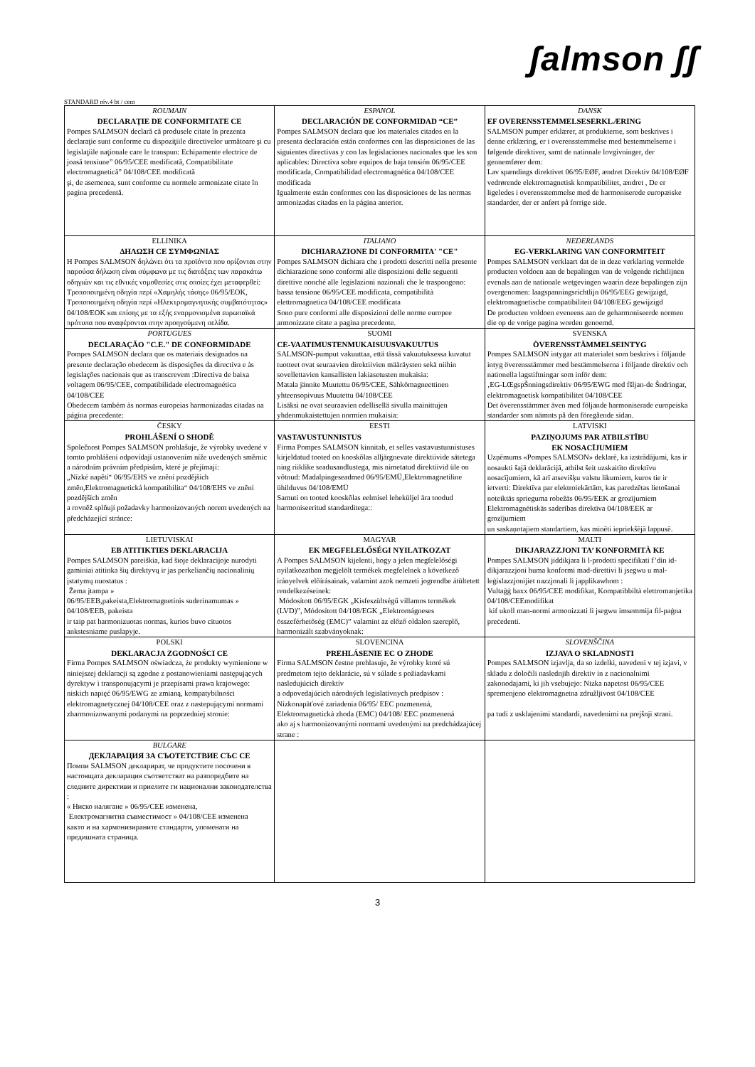ʃalmson ʃʃ
STANDARD rév.4 bt / cem
| ROUMAIN DECLARAŢIE DE CONFORMITATE CE Pompes SALMSON declară că produsele citate în prezenta declaraţie sunt conforme cu dispoziţiile directivelor următoare şi cu legislaţiile naţionale care le transpun: Echipamente electrice de joasă tensiune” 06/95/CEE modificată, Compatibilitate electromagnetică” 04/108/CEE modificată şi, de asemenea, sunt conforme cu normele armonizate citate în pagina precedentă. | ESPANOL DECLARACIÓN DE CONFORMIDAD “CE” Pompes SALMSON declara que los materiales citados en la presenta declaración están conformes con las disposiciones de las siguientes directivas y con las legislaciones nacionales que les son aplicables: Directiva sobre equipos de baja tensión 06/95/CEE modificada, Compatibilidad electromagnética 04/108/CEE modificada Igualmente están conformes con las disposiciones de las normas armonizadas citadas en la página anterior. | DANSK EF OVERENSSTEMMELSESERKLÆRING SALMSON pumper erklærer, at produkterne, som beskrives i denne erklæring, er i overensstemmelse med bestemmelserne i følgende direktiver, samt de nationale lovgivninger, der gennemfører dem: Lav spændings direktivet 06/95/EØF, ændret Direktiv 04/108/EØF vedrørende elektromagnetisk kompatibilitet, ændret , De er ligeledes i overensstemmelse med de harmoniserede europæiske standarder, der er anført på forrige side. |
| ELLINIKA ΔΗΛΩΣΗ CE ΣΥΜΦΩΝΙΑΣ Η Pompes SALMSON δηλώνει ότι τα προϊόντα που ορίζονται στην παρούσα δήλωση είναι σύμφωνα με τις διατάξεις των παρακάτω οδηγιών και τις εθνικές νομοθεσίες στις οποίες έχει μεταφερθεί: Τροποποιημένη οδηγία περί «Χαμηλής τάσης» 06/95/ΕΟΚ, Τροποποιημένη οδηγία περί «Ηλεκτρομαγνητικής συμβατότητας» 04/108/ΕΟΚ και επίσης με τα εξής εναρμονισμένα ευρωπαϊκά πρότυπα που αναφέρονται στην προηγούμενη σελίδα. | ITALIANO DICHIARAZIONE DI CONFORMITA' "CE" Pompes SALMSON dichiara che i prodotti descritti nella presente dichiarazione sono conformi alle disposizioni delle seguenti direttive nonché alle legislazioni nazionali che le traspongono: bassa tensione 06/95/CEE modificata, compatibilità elettromagnetica 04/108/CEE modificata Sono pure conformi alle disposizioni delle norme europee armonizzate citate a pagina precedente. | NEDERLANDS EG-VERKLARING VAN CONFORMITEIT Pompes SALMSON verklaart dat de in deze verklaring vermelde producten voldoen aan de bepalingen van de volgende richtlijnen evenals aan de nationale wetgevingen waarin deze bepalingen zijn overgenomen: laagspanningsrichtlijn 06/95/EEG gewijzigd, elektromagnetische compatibiliteit 04/108/EEG gewijzigd De producten voldoen eveneens aan de geharmoniseerde normen die op de vorige pagina worden genoemd. |
| PORTUGUES DECLARAÇÃO "C.E." DE CONFORMIDADE Pompes SALMSON declara que os materiais designados na presente declaração obedecem às disposições da directiva e às legislações nacionais que as transcrevem :Directiva de baixa voltagem 06/95/CEE, compatibilidade electromagnética 04/108/CEE Obedecem também às normas europeias harmonizadas citadas na página precedente: | SUOMI CE-VAATIMUSTENMUKAISUUSVAKUUTUS SALMSON-pumput vakuuttaa, että tässä vakuutuksessa kuvatut tuotteet ovat seuraavien direktiivien määräysten sekä niihin sovellettavien kansallisten lakiasetusten mukaisia: Matala jännite Muutettu 06/95/CEE, Sähkömagneettinen yhteensopivuus Muutettu 04/108/CEE Lisäksi ne ovat seuraavien edellisellä sivulla mainittujen yhdenmukaistettujen normien mukaisia: | SVENSKA ÖVERENSSTÄMMELSEINTYG Pompes SALMSON intygar att materialet som beskrivs i följande intyg överensstämmer med bestämmelserna i följande direktiv och nationella lagstiftningar som inför dem: ‚EG-LŒgspŠnningsdirektiv 06/95/EWG med fšljan-de Šndringar, elektromagnetisk kompatibilitet 04/108/CEE Det överensstämmer även med följande harmoniserade europeiska standarder som nämnts på den föregående sidan. |
| ČESKY PROHLÁŠENÍ O SHODĚ Společnost Pompes SALMSON prohlašuje, že výrobky uvedené v tomto prohlášení odpovídají ustanovením níže uvedených směrnic a národním právním předpisům, které je přejímají: „Nízké napětí“ 06/95/EHS ve znění pozdějších změn,Elektromagnetická kompatibilita“ 04/108/EHS ve znění pozdějších změn a rovněž splňují požadavky harmonizovaných norem uvedených na předcházející stránce: | EESTI VASTAVUSTUNNISTUS Firma Pompes SALMSON kinnitab, et selles vastavustunnistuses kirjeldatud tooted on kooskõlas alljärgnevate direktiivide sätetega ning riiklike seadusandlustega, mis nimetatud direktiivid üle on võtnud: Madalpingeseadmed 06/95/EMÜ,Elektromagnetiline ühilduvus 04/108/EMÜ Samuti on tooted kooskõlas eelmisel leheküljel ära toodud harmoniseeritud standarditega:: | LATVISKI PAZIŅOJUMS PAR ATBILSTĪBU EK NOSACĪJUMIEM Uzņēmums «Pompes SALMSON» deklarē, ka izstrādājumi, kas ir nosaukti šajā deklarācijā, atbilst šeit uzskaitīto direktīvu nosacījumiem, kā arī atsevišķu valstu likumiem, kuros tie ir ietverti: Direktīva par elektroiekārtām, kas paredzētas lietošanai noteiktās sprieguma robežās 06/95/EEK ar grozījumiem Elektromagnētiskās saderības direktīva 04/108/EEK ar grozījumiem un saskaņotajiem standartiem, kas minēti iepriekšējā lappusē. |
| LIETUVISKAI EB ATITIKTIES DEKLARACIJA Pompes SALMSON pareiškia, kad šioje deklaracijoje nurodyti gaminiai atitinka šių direktyvų ir jas perkeliančių nacionalinių įstatymų nuostatus : Žema įtampa » 06/95/EEB,pakeista,Elektromagnetinis suderinamumas » 04/108/EEB, pakeista ir taip pat harmonizuotas normas, kurios buvo cituotos ankstesniame puslapyje. | MAGYAR EK MEGFELELŐSÉGI NYILATKOZAT A Pompes SALMSON kijelenti, hogy a jelen megfelelőségi nyilatkozatban megjelölt termékek megfelelnek a következő irányelvek előírásainak, valamint azok nemzeti jogrendbe átültetett rendelkezéseinek: Módosított 06/95/EGK „Kisfeszültségű villamos termékek (LVD)”, Módosított 04/108/EGK „Elektromágneses összeférhetőség (EMC)” valamint az előző oldalon szereplő, harmonizált szabványoknak: | MALTI DIKJARAZZJONI TA’ KONFORMITÀ KE Pompes SALMSON jiddikjara li l-prodotti speċifikati f’din id-dikjarazzjoni huma konformi mad-direttivi li jsegwu u mal-leġislazzjonijiet nazzjonali li japplikawhom : Vultaġġ baxx 06/95/CEE modifikat, Kompatibbiltà elettromanjetika 04/108/CEEmodifikat kif ukoll man-normi armonizzati li jsegwu imsemmija fil-paġna preċedenti. |
| POLSKI DEKLARACJA ZGODNOŚCI CE Firma Pompes SALMSON oświadcza, że produkty wymienione w niniejszej deklaracji są zgodne z postanowieniami następujących dyrektyw i transponującymi je przepisami prawa krajowego: niskich napięć 06/95/EWG ze zmianą, kompatybilności elektromagnetycznej 04/108/CEE oraz z nastepującymi normami zharmonizowanymi podanymi na poprzedniej stronie: | SLOVENCINA PREHLÁSENIE EC O ZHODE Firma SALMSON čestne prehlasuje, že výrobky ktoré sú predmetom tejto deklarácie, sú v súlade s požiadavkami nasledujúcich direktív a odpovedajúcich národných legislatívnych predpisov : Nízkonapäťové zariadenia 06/95/ EEC pozmenená, Elektromagnetická zhoda (EMC) 04/108/ EEC pozmenená ako aj s harmonizovanými normami uvedenými na predchádzajúcej strane : | SLOVENŠČINA IZJAVA O SKLADNOSTI Pompes SALMSON izjavlja, da so izdelki, navedeni v tej izjavi, v skladu z določili naslednjih direktiv in z nacionalnimi zakonodajami, ki jih vsebujejo: Nizka napetost 06/95/CEE spremenjeno elektromagnetna združljivost 04/108/CEE pa tudi z usklajenimi standardi, navedenimi na prejšnji strani. |
| BULGARE ДЕКЛАРАЦИЯ ЗА СЪОТЕТСТВИЕ СЪС СЕ Помпи SALMSON декларират, че продуктите посочени в настоящата декларация съответстват на разпоредбите на следните директиви и приелите ги национални законодателства : « Ниско налягане » 06/95/CEE изменена, Електромагнитна съвместимост » 04/108/CEE изменена както и на хармонизираните стандарти, упоменати на предишната страница. | | |
3